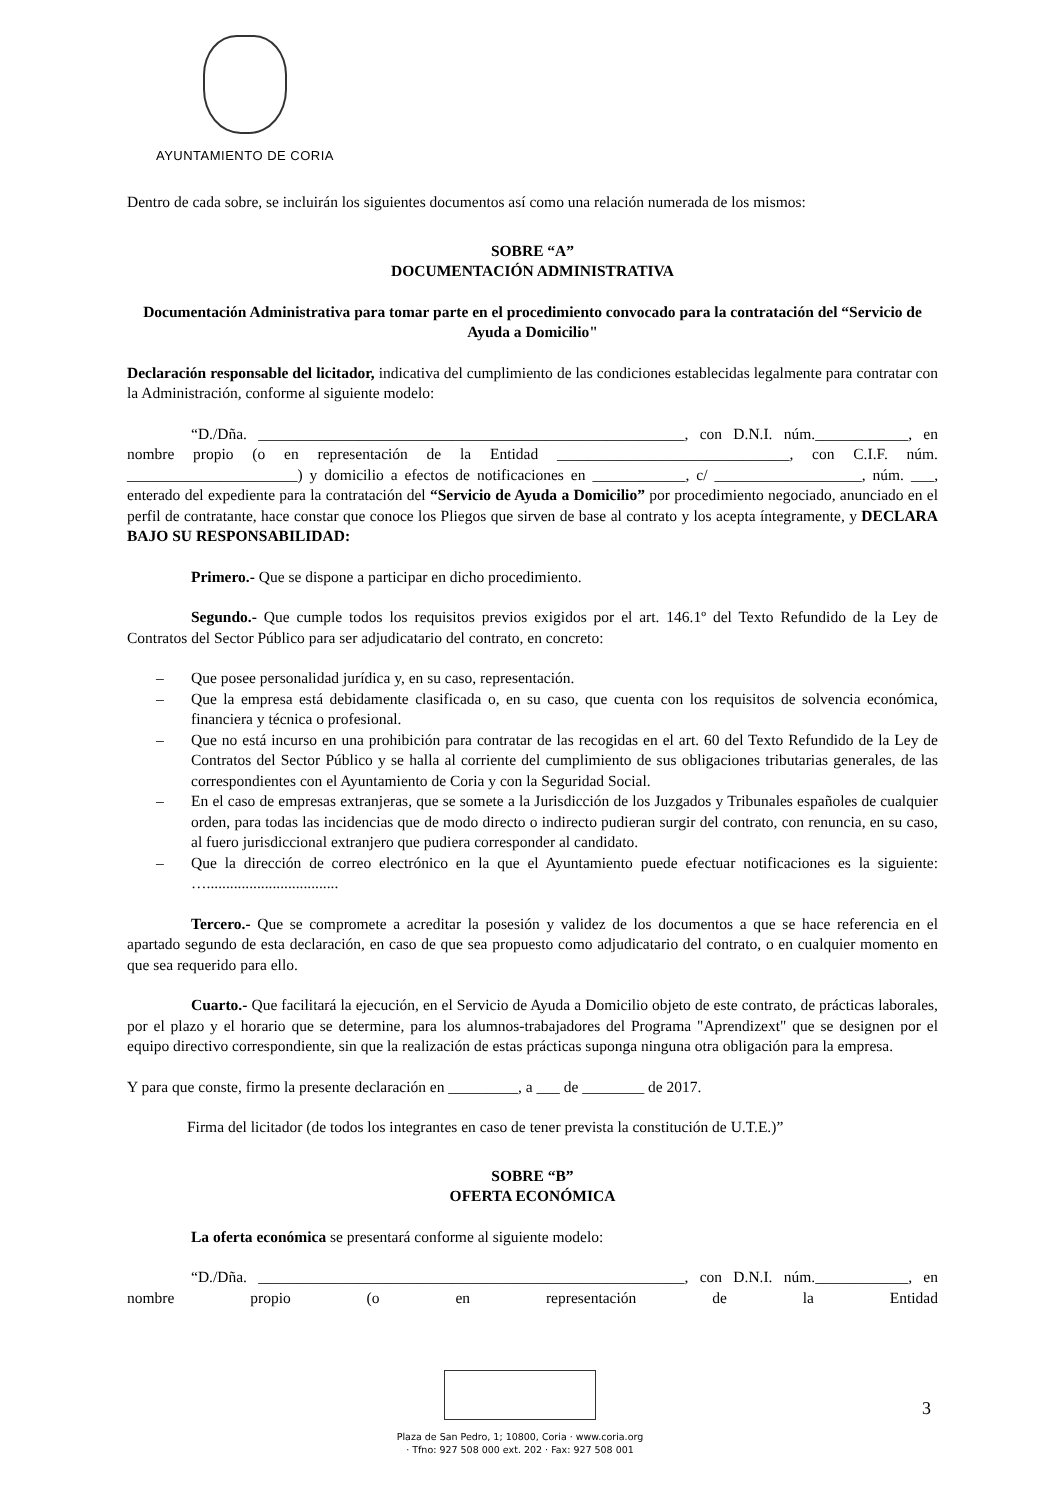AYUNTAMIENTO DE CORIA
Dentro de cada sobre, se incluirán los siguientes documentos así como una relación numerada de los mismos:
SOBRE “A”
DOCUMENTACIÓN ADMINISTRATIVA
Documentación Administrativa para tomar parte en el procedimiento convocado para la contratación del “Servicio de Ayuda a Domicilio"
Declaración responsable del licitador, indicativa del cumplimiento de las condiciones establecidas legalmente para contratar con la Administración, conforme al siguiente modelo:
“D./Dña. _______________________________________________________, con D.N.I. núm.____________, en nombre propio (o en representación de la Entidad ______________________________, con C.I.F. núm. ______________________) y domicilio a efectos de notificaciones en ____________, c/ ___________________, núm. ___, enterado del expediente para la contratación del “Servicio de Ayuda a Domicilio” por procedimiento negociado, anunciado en el perfil de contratante, hace constar que conoce los Pliegos que sirven de base al contrato y los acepta íntegramente, y DECLARA BAJO SU RESPONSABILIDAD:
Primero.- Que se dispone a participar en dicho procedimiento.
Segundo.- Que cumple todos los requisitos previos exigidos por el art. 146.1º del Texto Refundido de la Ley de Contratos del Sector Público para ser adjudicatario del contrato, en concreto:
– Que posee personalidad jurídica y, en su caso, representación.
– Que la empresa está debidamente clasificada o, en su caso, que cuenta con los requisitos de solvencia económica, financiera y técnica o profesional.
– Que no está incurso en una prohibición para contratar de las recogidas en el art. 60 del Texto Refundido de la Ley de Contratos del Sector Público y se halla al corriente del cumplimiento de sus obligaciones tributarias generales, de las correspondientes con el Ayuntamiento de Coria y con la Seguridad Social.
– En el caso de empresas extranjeras, que se somete a la Jurisdicción de los Juzgados y Tribunales españoles de cualquier orden, para todas las incidencias que de modo directo o indirecto pudieran surgir del contrato, con renuncia, en su caso, al fuero jurisdiccional extranjero que pudiera corresponder al candidato.
– Que la dirección de correo electrónico en la que el Ayuntamiento puede efectuar notificaciones es la siguiente: …..................................
Tercero.- Que se compromete a acreditar la posesión y validez de los documentos a que se hace referencia en el apartado segundo de esta declaración, en caso de que sea propuesto como adjudicatario del contrato, o en cualquier momento en que sea requerido para ello.
Cuarto.- Que facilitará la ejecución, en el Servicio de Ayuda a Domicilio objeto de este contrato, de prácticas laborales, por el plazo y el horario que se determine, para los alumnos-trabajadores del Programa "Aprendizext" que se designen por el equipo directivo correspondiente, sin que la realización de estas prácticas suponga ninguna otra obligación para la empresa.
Y para que conste, firmo la presente declaración en _________, a ___ de ________ de 2017.
Firma del licitador (de todos los integrantes en caso de tener prevista la constitución de U.T.E.)”
SOBRE “B”
OFERTA ECONÓMICA
La oferta económica se presentará conforme al siguiente modelo:
“D./Dña. _______________________________________________________, con D.N.I. núm.____________, en nombre propio (o en representación de la Entidad
Plaza de San Pedro, 1; 10800, Coria · www.coria.org
· Tfno: 927 508 000 ext. 202 · Fax: 927 508 001
3